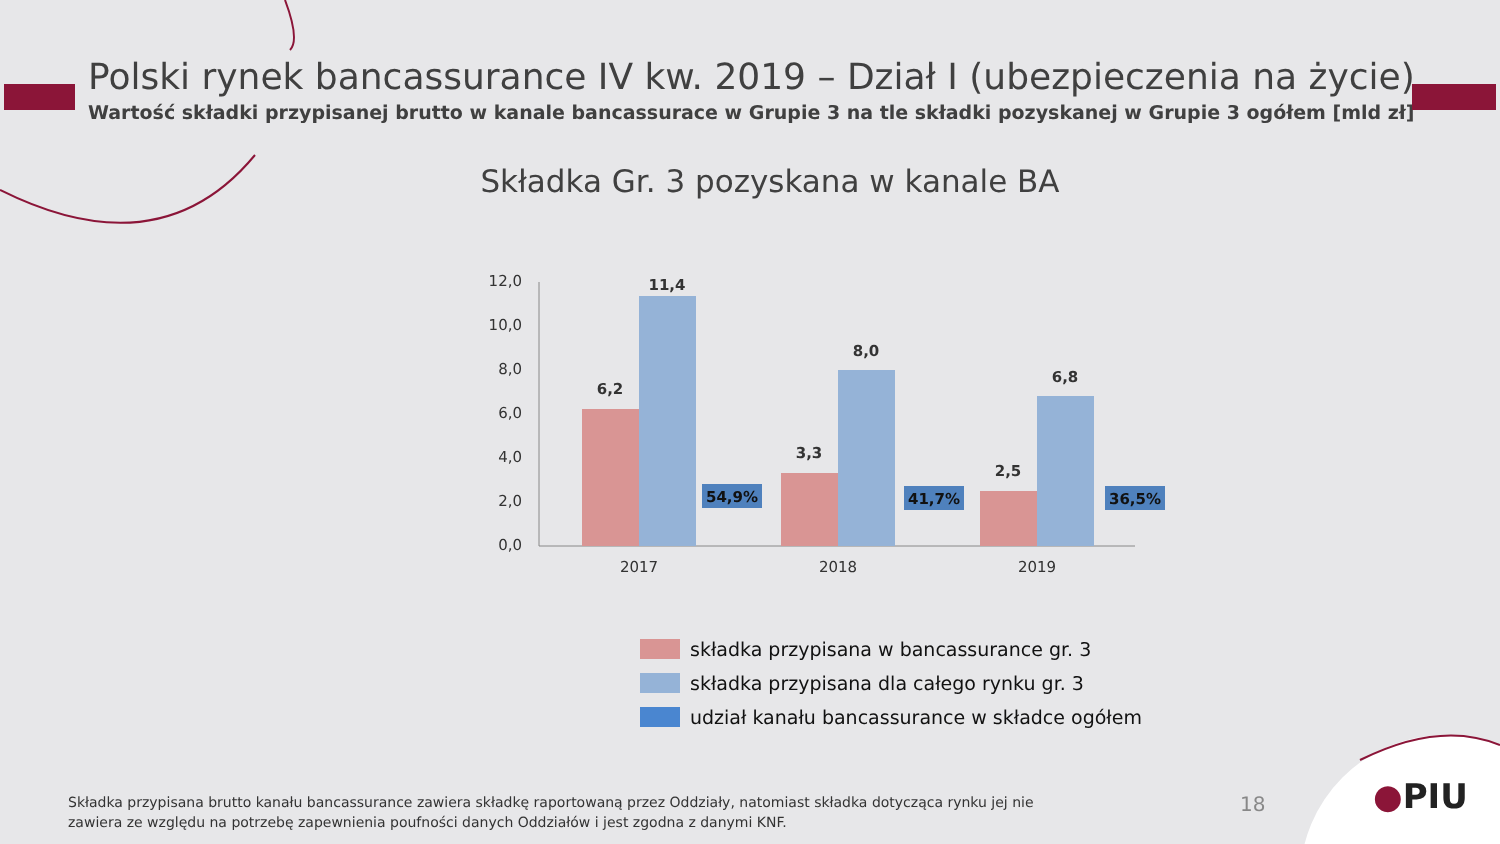Polski rynek bancassurance IV kw. 2019 – Dział I (ubezpieczenia na życie)
Wartość składki przypisanej brutto w kanale bancassurace w Grupie 3 na tle składki pozyskanej w Grupie 3 ogółem [mld zł]
Składka Gr. 3 pozyskana w kanale BA
12,0
10,0
8,0
6,0
4,0
2,0
0,0
6,2
11,4
3,3
8,0
2,5
6,8
54,9%
41,7%
36,5%
2017
2018
2019
składka przypisana w bancassurance gr. 3
składka przypisana dla całego rynku gr. 3
udział kanału bancassurance w składce ogółem
Składka przypisana brutto kanału bancassurance zawiera składkę raportowaną przez Oddziały, natomiast składka dotycząca rynku jej nie zawiera ze względu na potrzebę zapewnienia poufności danych Oddziałów i jest zgodna z danymi KNF.
18 ●PIU